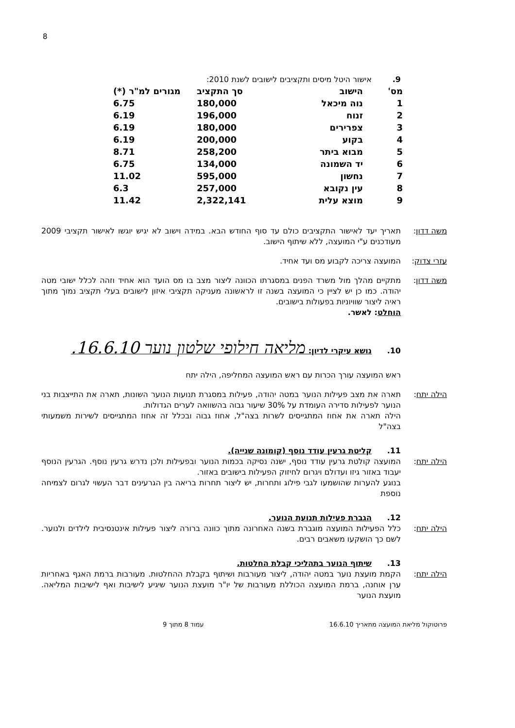8
9. אישור היטל מיסים ותקציבים לישובים לשנת 2010:
| מס' | הישוב | סך התקציב | מגורים למ"ר (*) |
| --- | --- | --- | --- |
| 1 | נוה מיכאל | 180,000 | 6.75 |
| 2 | זנוח | 196,000 | 6.19 |
| 3 | צפרירים | 180,000 | 6.19 |
| 4 | בקוע | 200,000 | 6.19 |
| 5 | מבוא ביתר | 258,200 | 8.71 |
| 6 | יד השמונה | 134,000 | 6.75 |
| 7 | נחשון | 595,000 | 11.02 |
| 8 | עין נקובא | 257,000 | 6.3 |
| 9 | מוצא עלית | 2,322,141 | 11.42 |
משה דדון: תאריך יעד לאישור התקציבים כולם עד סוף החודש הבא. במידה וישוב לא יגיש יוגשו לאישור תקציבי 2009 מעודכנים ע"י המועצה, ללא שיתוף הישוב.
עזרי צדוק:
המועצה צריכה לקבוע מס ועד אחיד.
משה דדון: מתקיים מהלך מול משרד הפנים במסגרתו הכוונה ליצור מצב בו מס הועד הוא אחיד וזהה לכלל ישובי מטה יהודה. כמו כן יש לציין כי המועצה בשנה זו לראשונה מעניקה תקציבי איזון לישובים בעלי תקציב נמוך מתוך ראיה ליצור שוויוניות בפעולות בישובים.
הוחלט: לאשר.
10. נושא עיקרי לדיון: מליאה חילופי שלטון נוער 16.6.10.
ראש המועצה עורך הכרות עם ראש המועצה המחליפה, הילה יתח
הילה יתח: תארה את מצב פעילות הנוער במטה יהודה, פעילות במסגרת תנועות הנוער השונות, תארה את התייצבות בני הנוער לפעילות סדירה העומדת על 30% שיעור גבוה בהשוואה לערים הגדולות.
הילה תארה את אחוז המתגייסים לשרות בצה"ל, אחוז גבוה ובכלל זה אחוז המתגייסים לשירות משמעותי בצה"ל
11. קליטת גרעין עודד נוסף (קומונה שנייה).
הילה יתח: המועצה קולטת גרעין עודד נוסף, ישנה נסיקה בכמות הנוער ובפעילות ולכן נדרש גרעין נוסף. הגרעין הנוסף יעבוד באזור גיזו ועדולם ויגרום לחיזוק הפעילות בישובים באזור.
בנוגע להערות שהושמעו לגבי פילוג ותחרות, יש ליצור תחרות בריאה בין הגרעינים דבר העשוי לגרום לצמיחה נוספת
12. הגברת פעילות תנועת הנוער.
הילה יתח: כלל הפעילות המועצה מוגברת בשנה האחרונה מתוך כוונה ברורה ליצור פעילות אינטנסיבית לילדים ולנוער. לשם כך הושקעו משאבים רבים.
13. שיתוף הנוער בתהליכי קבלת החלטות.
הילה יתח: הקמת מועצת נוער במטה יהודה, ליצור מעורבות ושיתוף בקבלת ההחלטות. מעורבות ברמת האגף באחריות ערן אוחנה, ברמת המועצה הכוללת מעורבות של יו"ר מועצת הנוער שיגיע לישיבות ואף לישיבות המליאה. מועצת הנוער
פרוטוקול מליאת המועצה מתאריך 16.6.10 עמוד 8 מתוך 9